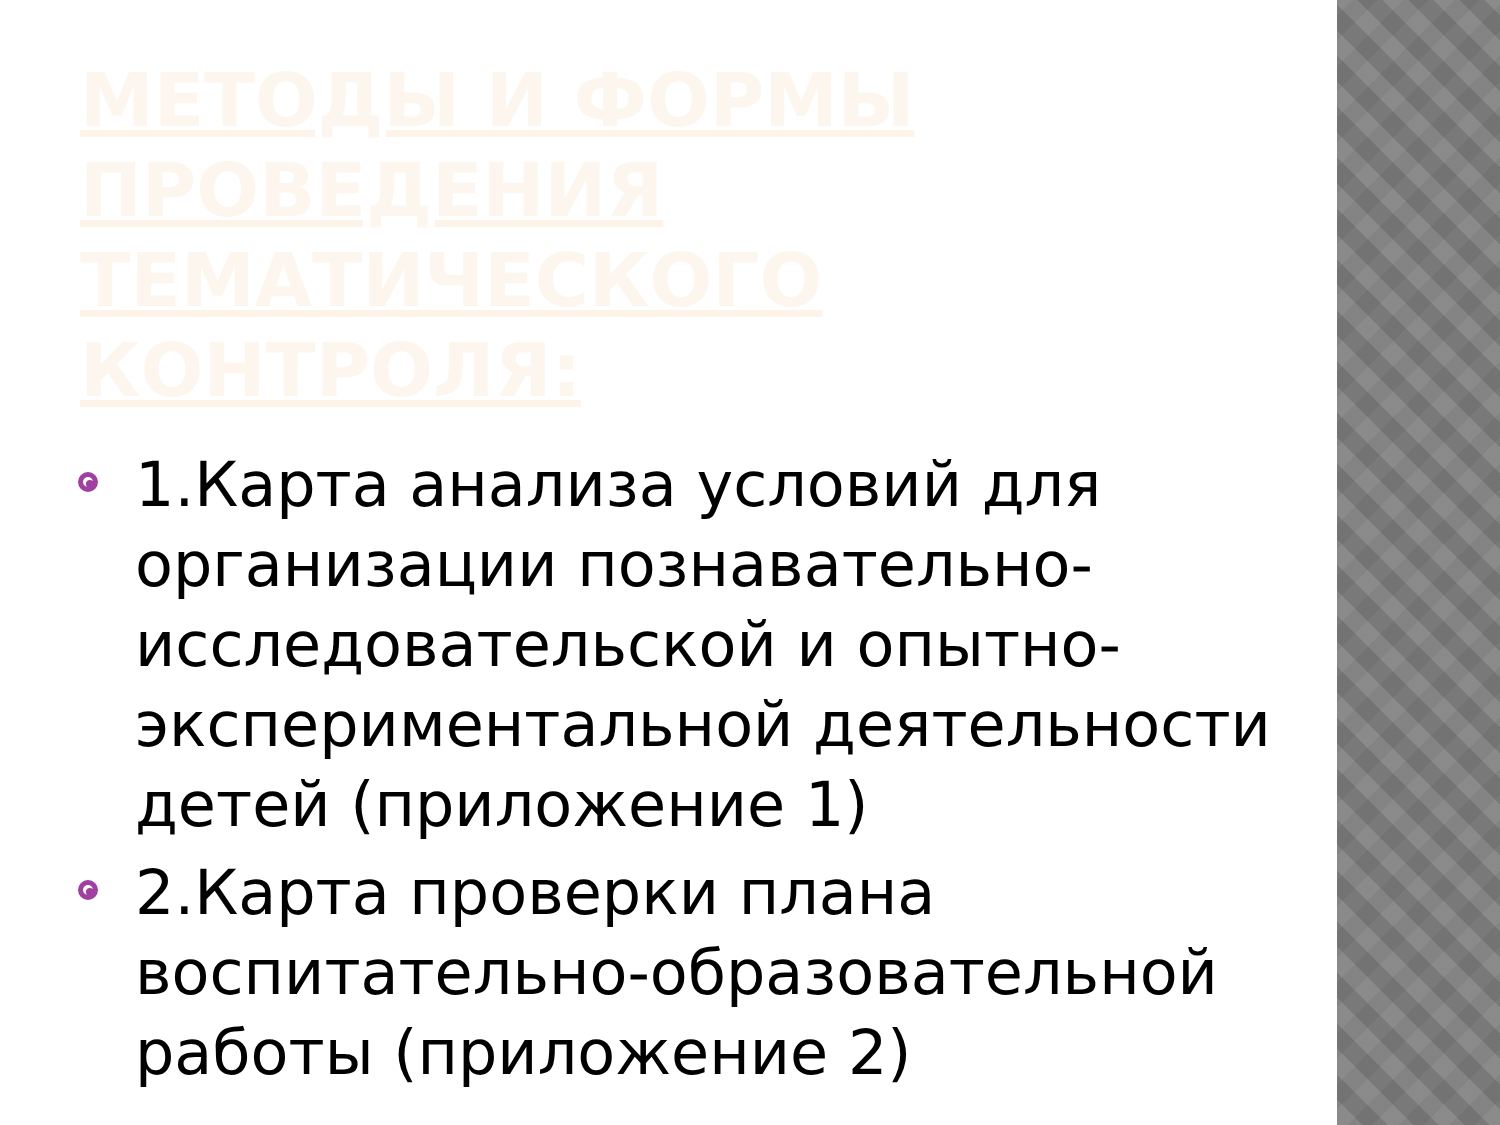МЕТОДЫ И ФОРМЫ ПРОВЕДЕНИЯ ТЕМАТИЧЕСКОГО КОНТРОЛЯ:
1.Карта анализа условий для организации познавательно-исследовательской и опытно-экспериментальной деятельности детей (приложение 1)
2.Карта проверки плана воспитательно-образовательной работы (приложение 2)